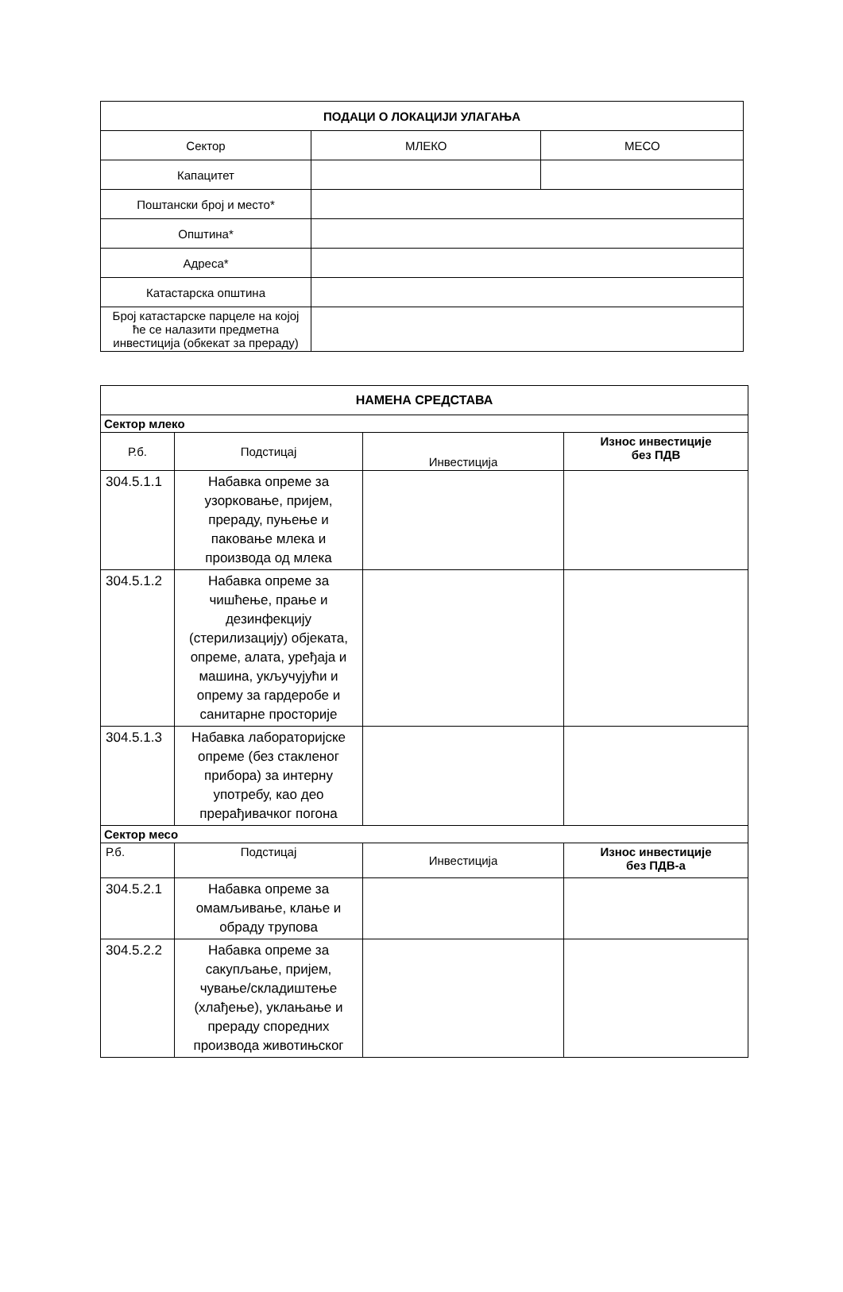| ПОДАЦИ О ЛОКАЦИЈИ УЛАГАЊА | | |
| --- | --- | --- |
| Сектор | МЛЕКО | МЕСО |
| Капацитет | | |
| Поштански број и место* | | |
| Општина* | | |
| Адреса* | | |
| Катастарска општина | | |
| Број катастарске парцеле на којој ће се налазити предметна инвестиција (обкекат за прераду) | | |
| НАМЕНА СРЕДСТАВА | | | |
| --- | --- | --- | --- |
| Сектор млеко | | | |
| Р.б. | Подстицај | Инвестиција | Износ инвестиције без ПДВ |
| 304.5.1.1 | Набавка опреме за узорковање, пријем, прераду, пуњење и паковање млека и производа од млека | | |
| 304.5.1.2 | Набавка опреме за чишћење, прање и дезинфекцију (стерилизацију) објеката, опреме, алата, уређаја и машина, укључујући и опрему за гардеробе и санитарне просторије | | |
| 304.5.1.3 | Набавка лабораторијске опреме (без стакленог прибора) за интерну употребу, као део прерађивачког погона | | |
| Сектор месо | | | |
| Р.б. | Подстицај | Инвестиција | Износ инвестиције без ПДВ-а |
| 304.5.2.1 | Набавка опреме за омамљивање, клање и обраду трупова | | |
| 304.5.2.2 | Набавка опреме за сакупљање, пријем, чување/складиштење (хлађење), уклањање и прераду споредних производа животињског | | |